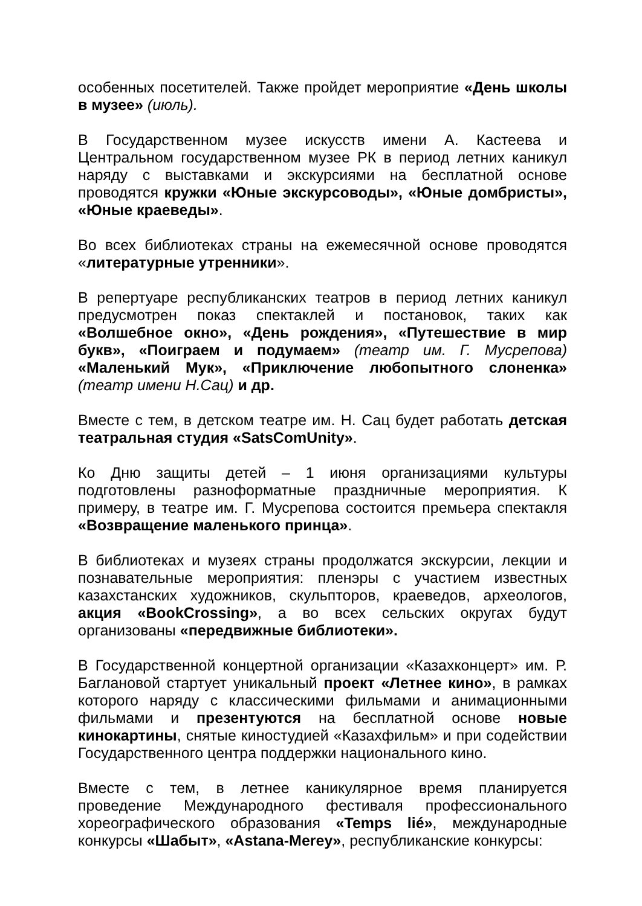особенных посетителей. Также пройдет мероприятие «День школы в музее» (июль).
В Государственном музее искусств имени А. Кастеева и Центральном государственном музее РК в период летних каникул наряду с выставками и экскурсиями на бесплатной основе проводятся кружки «Юные экскурсоводы», «Юные домбристы», «Юные краеведы».
Во всех библиотеках страны на ежемесячной основе проводятся «литературные утренники».
В репертуаре республиканских театров в период летних каникул предусмотрен показ спектаклей и постановок, таких как «Волшебное окно», «День рождения», «Путешествие в мир букв», «Поиграем и подумаем» (театр им. Г. Мусрепова) «Маленький Мук», «Приключение любопытного слоненка» (театр имени Н.Сац) и др.
Вместе с тем, в детском театре им. Н. Сац будет работать детская театральная студия «SatsComUnity».
Ко Дню защиты детей – 1 июня организациями культуры подготовлены разноформатные праздничные мероприятия. К примеру, в театре им. Г. Мусрепова состоится премьера спектакля «Возвращение маленького принца».
В библиотеках и музеях страны продолжатся экскурсии, лекции и познавательные мероприятия: пленэры с участием известных казахстанских художников, скульпторов, краеведов, археологов, акция «BookCrossing», а во всех сельских округах будут организованы «передвижные библиотеки».
В Государственной концертной организации «Казахконцерт» им. Р. Баглановой стартует уникальный проект «Летнее кино», в рамках которого наряду с классическими фильмами и анимационными фильмами и презентуются на бесплатной основе новые кинокартины, снятые киностудией «Казахфильм» и при содействии Государственного центра поддержки национального кино.
Вместе с тем, в летнее каникулярное время планируется проведение Международного фестиваля профессионального хореографического образования «Temps lié», международные конкурсы «Шабыт», «Astana-Merey», республиканские конкурсы: